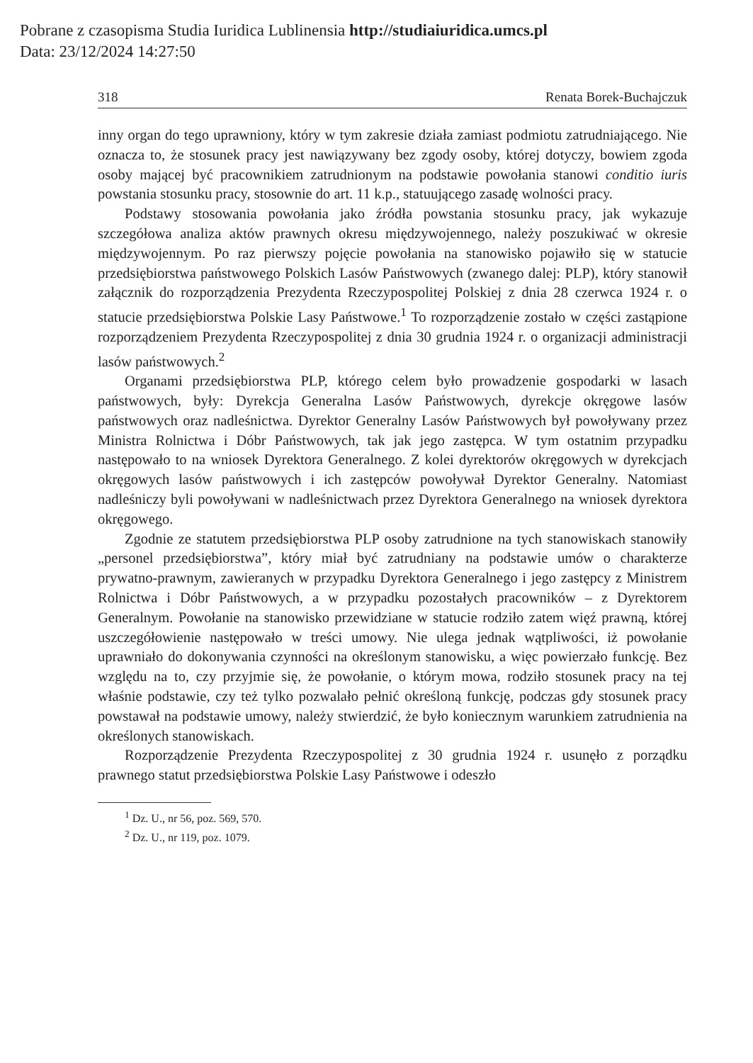Pobrane z czasopisma Studia Iuridica Lublinensia http://studiaiuridica.umcs.pl
Data: 23/12/2024 14:27:50
318 Renata Borek-Buchajczuk
inny organ do tego uprawniony, który w tym zakresie działa zamiast podmiotu zatrudniającego. Nie oznacza to, że stosunek pracy jest nawiązywany bez zgody osoby, której dotyczy, bowiem zgoda osoby mającej być pracownikiem zatrudnionym na podstawie powołania stanowi conditio iuris powstania stosunku pracy, stosownie do art. 11 k.p., statuującego zasadę wolności pracy.
Podstawy stosowania powołania jako źródła powstania stosunku pracy, jak wykazuje szczegółowa analiza aktów prawnych okresu międzywojennego, należy poszukiwać w okresie międzywojennym. Po raz pierwszy pojęcie powołania na stanowisko pojawiło się w statucie przedsiębiorstwa państwowego Polskich Lasów Państwowych (zwanego dalej: PLP), który stanowił załącznik do rozporządzenia Prezydenta Rzeczypospolitej Polskiej z dnia 28 czerwca 1924 r. o statucie przedsiębiorstwa Polskie Lasy Państwowe.<sup>1</sup> To rozporządzenie zostało w części zastąpione rozporządzeniem Prezydenta Rzeczypospolitej z dnia 30 grudnia 1924 r. o organizacji administracji lasów państwowych.<sup>2</sup>
Organami przedsiębiorstwa PLP, którego celem było prowadzenie gospodarki w lasach państwowych, były: Dyrekcja Generalna Lasów Państwowych, dyrekcje okręgowe lasów państwowych oraz nadleśnictwa. Dyrektor Generalny Lasów Państwowych był powoływany przez Ministra Rolnictwa i Dóbr Państwowych, tak jak jego zastępca. W tym ostatnim przypadku następowało to na wniosek Dyrektora Generalnego. Z kolei dyrektorów okręgowych w dyrekcjach okręgowych lasów państwowych i ich zastępców powoływał Dyrektor Generalny. Natomiast nadleśniczy byli powoływani w nadleśnictwach przez Dyrektora Generalnego na wniosek dyrektora okręgowego.
Zgodnie ze statutem przedsiębiorstwa PLP osoby zatrudnione na tych stanowiskach stanowiły „personel przedsiębiorstwa”, który miał być zatrudniany na podstawie umów o charakterze prywatno-prawnym, zawieranych w przypadku Dyrektora Generalnego i jego zastępcy z Ministrem Rolnictwa i Dóbr Państwowych, a w przypadku pozostałych pracowników – z Dyrektorem Generalnym. Powołanie na stanowisko przewidziane w statucie rodziło zatem więź prawną, której uszczegółowienie następowało w treści umowy. Nie ulega jednak wątpliwości, iż powołanie uprawniało do dokonywania czynności na określonym stanowisku, a więc powierzało funkcję. Bez względu na to, czy przyjmie się, że powołanie, o którym mowa, rodziło stosunek pracy na tej właśnie podstawie, czy też tylko pozwalało pełnić określoną funkcję, podczas gdy stosunek pracy powstawał na podstawie umowy, należy stwierdzić, że było koniecznym warunkiem zatrudnienia na określonych stanowiskach.
Rozporządzenie Prezydenta Rzeczypospolitej z 30 grudnia 1924 r. usunęło z porządku prawnego statut przedsiębiorstwa Polskie Lasy Państwowe i odeszło
<sup>1</sup> Dz. U., nr 56, poz. 569, 570.
<sup>2</sup> Dz. U., nr 119, poz. 1079.